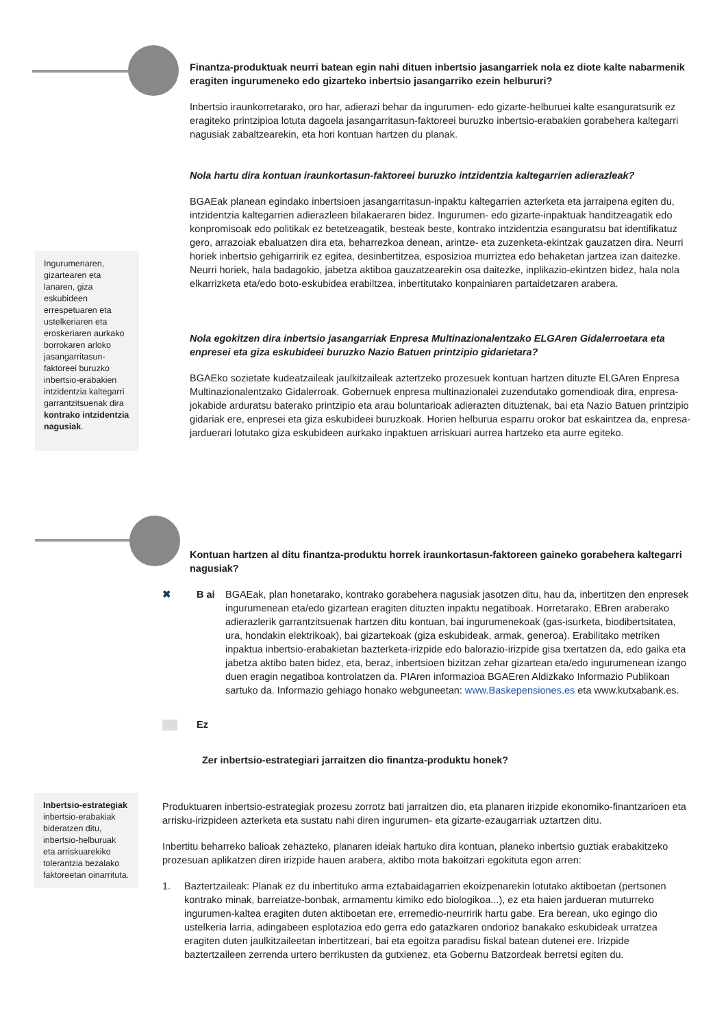Finantza-produktuak neurri batean egin nahi dituen inbertsio jasangarriek nola ez diote kalte nabarmenik eragiten ingurumeneko edo gizarteko inbertsio jasangarriko ezein helbururi?
Inbertsio iraunkorretarako, oro har, adierazi behar da ingurumen- edo gizarte-helburuei kalte esanguratsurik ez eragiteko printzipioa lotuta dagoela jasangarritasun-faktoreei buruzko inbertsio-erabakien gorabehera kaltegarri nagusiak zabaltzearekin, eta hori kontuan hartzen du planak.
Nola hartu dira kontuan iraunkortasun-faktoreei buruzko intzidentzia kaltegarrien adierazleak?
BGAEak planean egindako inbertsioen jasangarritasun-inpaktu kaltegarrien azterketa eta jarraipena egiten du, intzidentzia kaltegarrien adierazleen bilakaeraren bidez. Ingurumen- edo gizarte-inpaktuak handitzeagatik edo konpromisoak edo politikak ez betetzeagatik, besteak beste, kontrako intzidentzia esanguratsu bat identifikatuz gero, arrazoiak ebaluatzen dira eta, beharrezkoa denean, arintze- eta zuzenketa-ekintzak gauzatzen dira. Neurri horiek inbertsio gehigarririk ez egitea, desinbertitzea, esposizioa murriztea edo behaketan jartzea izan daitezke. Neurri horiek, hala badagokio, jabetza aktiboa gauzatzearekin osa daitezke, inplikazio-ekintzen bidez, hala nola elkarrizketa eta/edo boto-eskubidea erabiltzea, inbertitutako konpainiaren partaidetzaren arabera.
Nola egokitzen dira inbertsio jasangarriak Enpresa Multinazionalentzako ELGAren Gidalerroetara eta enpresei eta giza eskubideei buruzko Nazio Batuen printzipio gidarietara?
BGAEko sozietate kudeatzaileak jaulkitzaileak aztertzeko prozesuek kontuan hartzen dituzte ELGAren Enpresa Multinazionalentzako Gidalerroak. Gobernuek enpresa multinazionalei zuzendutako gomendioak dira, enpresa-jokabide arduratsu baterako printzipio eta arau boluntarioak adierazten dituztenak, bai eta Nazio Batuen printzipio gidariak ere, enpresei eta giza eskubideei buruzkoak. Horien helburua esparru orokor bat eskaintzea da, enpresa-jarduerari lotutako giza eskubideen aurkako inpaktuen arriskuari aurrea hartzeko eta aurre egiteko.
Ingurumenaren, gizartearen eta lanaren, giza eskubideen errespetuaren eta ustelkeriaren eta eroskeriaren aurkako borrokaren arloko jasangarritasun-faktoreei buruzko inbertsio-erabakien intzidentzia kaltegarri garrantzitsuenak dira kontrako intzidentzia nagusiak.
Kontuan hartzen al ditu finantza-produktu horrek iraunkortasun-faktoreen gaineko gorabehera kaltegarri nagusiak?
✖ B ai BGAEak, plan honetarako, kontrako gorabehera nagusiak jasotzen ditu, hau da, inbertitzen den enpresek ingurumenean eta/edo gizartean eragiten dituzten inpaktu negatiboak. Horretarako, EBren araberako adierazlerik garrantzitsuenak hartzen ditu kontuan, bai ingurumenekoak (gas-isurketa, biodibertsitatea, ura, hondakin elektrikoak), bai gizartekoak (giza eskubideak, armak, generoa). Erabilitako metriken inpaktua inbertsio-erabakietan bazterketa-irizpide edo balorazio-irizpide gisa txertatzen da, edo gaika eta jabetza aktibo baten bidez, eta, beraz, inbertsioen bizitzan zehar gizartean eta/edo ingurumenean izango duen eragin negatiboa kontrolatzen da. PIAren informazioa BGAEren Aldizkako Informazio Publikoan sartuko da. Informazio gehiago honako webguneetan: www.Baskepensiones.es eta www.kutxabank.es.
Ez
Zer inbertsio-estrategiari jarraitzen dio finantza-produktu honek?
Inbertsio-estrategiak inbertsio-erabakiak bideratzen ditu, inbertsio-helburuak eta arriskuarekiko tolerantzia bezalako faktoreetan oinarrituta.
Produktuaren inbertsio-estrategiak prozesu zorrotz bati jarraitzen dio, eta planaren irizpide ekonomiko-finantzarioen eta arrisku-irizpideen azterketa eta sustatu nahi diren ingurumen- eta gizarte-ezaugarriak uztartzen ditu.
Inbertitu beharreko balioak zehazteko, planaren ideiak hartuko dira kontuan, planeko inbertsio guztiak erabakitzeko prozesuan aplikatzen diren irizpide hauen arabera, aktibo mota bakoitzari egokituta egon arren:
1. Baztertzaileak: Planak ez du inbertituko arma eztabaidagarrien ekoizpenarekin lotutako aktiboetan (pertsonen kontrako minak, barreiatze-bonbak, armamentu kimiko edo biologikoa...), ez eta haien jardueran muturreko ingurumen-kaltea eragiten duten aktiboetan ere, erremedio-neurririk hartu gabe. Era berean, uko egingo dio ustelkeria larria, adingabeen esplotazioa edo gerra edo gatazkaren ondorioz banakako eskubideak urratzea eragiten duten jaulkitzaileetan inbertitzeari, bai eta egoitza paradisu fiskal batean dutenei ere. Irizpide baztertzaileen zerrenda urtero berrikusten da gutxienez, eta Gobernu Batzordeak berretsi egiten du.